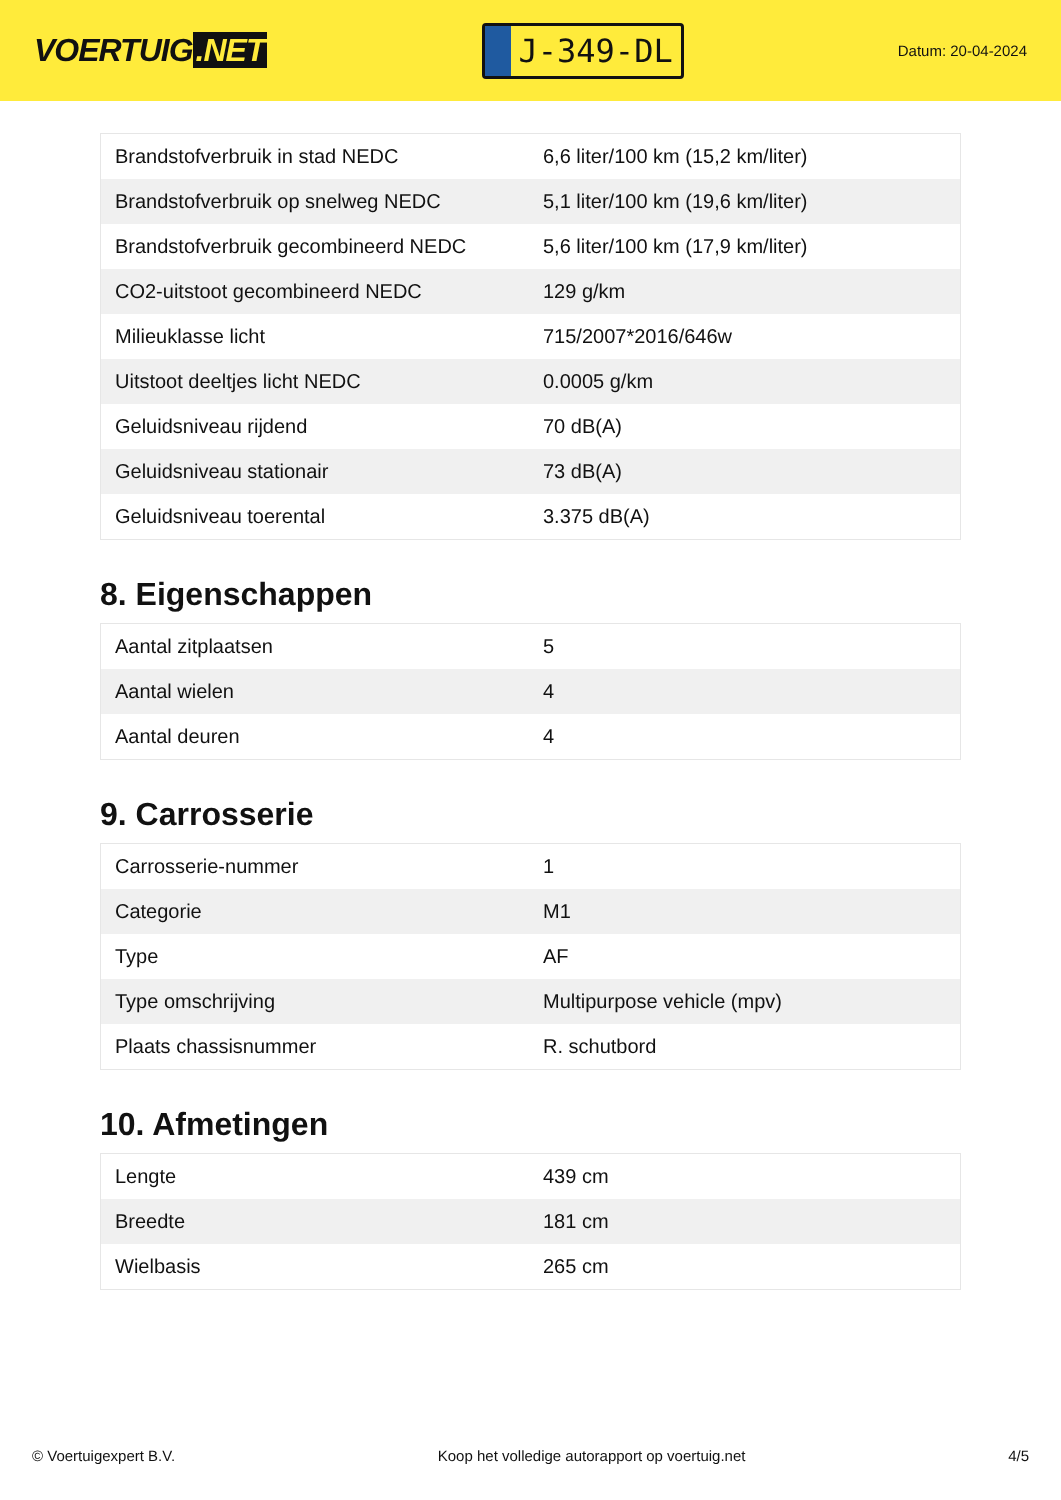VOERTUIG.NET
J-349-DL
Datum: 20-04-2024
| Brandstofverbruik in stad NEDC | 6,6 liter/100 km (15,2 km/liter) |
| Brandstofverbruik op snelweg NEDC | 5,1 liter/100 km (19,6 km/liter) |
| Brandstofverbruik gecombineerd NEDC | 5,6 liter/100 km (17,9 km/liter) |
| CO2-uitstoot gecombineerd NEDC | 129 g/km |
| Milieuklasse licht | 715/2007*2016/646w |
| Uitstoot deeltjes licht NEDC | 0.0005 g/km |
| Geluidsniveau rijdend | 70 dB(A) |
| Geluidsniveau stationair | 73 dB(A) |
| Geluidsniveau toerental | 3.375 dB(A) |
8. Eigenschappen
| Aantal zitplaatsen | 5 |
| Aantal wielen | 4 |
| Aantal deuren | 4 |
9. Carrosserie
| Carrosserie-nummer | 1 |
| Categorie | M1 |
| Type | AF |
| Type omschrijving | Multipurpose vehicle (mpv) |
| Plaats chassisnummer | R. schutbord |
10. Afmetingen
| Lengte | 439 cm |
| Breedte | 181 cm |
| Wielbasis | 265 cm |
© Voertuigexpert B.V. Koop het volledige autorapport op voertuig.net 4/5